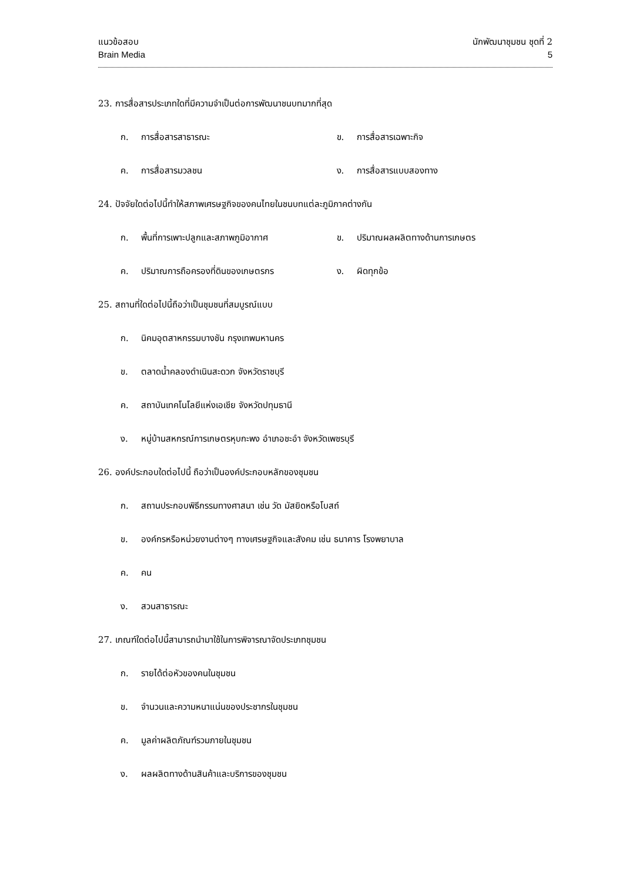แนวข้อสอบ
Brain Media
นักพัฒนาชุมชน ชุดที่ 2
5
23. การสื่อสารประเภทใดที่มีความจำเป็นต่อการพัฒนาชนบทมากที่สุด
ก. การสื่อสารสาธารณะ ข. การสื่อสารเฉพาะกิจ
ค. การสื่อสารมวลชน ง. การสื่อสารแบบสองทาง
24. ปัจจัยใดต่อไปนี้ทำให้สภาพเศรษฐกิจของคนไทยในชนบทแต่ละภูมิภาคต่างกัน
ก. พื้นที่การเพาะปลูกและสภาพภูมิอากาศ ข. ปริมาณผลผลิตทางด้านการเกษตร
ค. ปริมาณการถือครองที่ดินของเกษตรกร ง. ผิดทุกข้อ
25. สถานที่ใดต่อไปนี้ถือว่าเป็นชุมชนที่สมบูรณ์แบบ
ก. นิคมอุตสาหกรรมบางชัน กรุงเทพมหานคร
ข. ตลาดน้ำคลองดำเนินสะดวก จังหวัดราชบุรี
ค. สถาบันเทคโนโลยีแห่งเอเชีย จังหวัดปทุมธานี
ง. หมู่บ้านสหกรณ์การเกษตรหุบกะพง อำเภอชะอำ จังหวัดเพชรบุรี
26. องค์ประกอบใดต่อไปนี้ ถือว่าเป็นองค์ประกอบหลักของชุมชน
ก. สถานประกอบพิธีกรรมทางศาสนา เช่น วัด มัสยิดหรือโบสถ์
ข. องค์กรหรือหน่วยงานต่างๆ ทางเศรษฐกิจและสังคม เช่น ธนาคาร โรงพยาบาล
ค. คน
ง. สวนสาธารณะ
27. เกณฑ์ใดต่อไปนี้สามารถนำมาใช้ในการพิจารณาจัดประเภทชุมชน
ก. รายได้ต่อหัวของคนในชุมชน
ข. จำนวนและความหนาแน่นของประชากรในชุมชน
ค. มูลค่าผลิตภัณฑ์รวมภายในชุมชน
ง. ผลผลิตทางด้านสินค้าและบริการของชุมชน